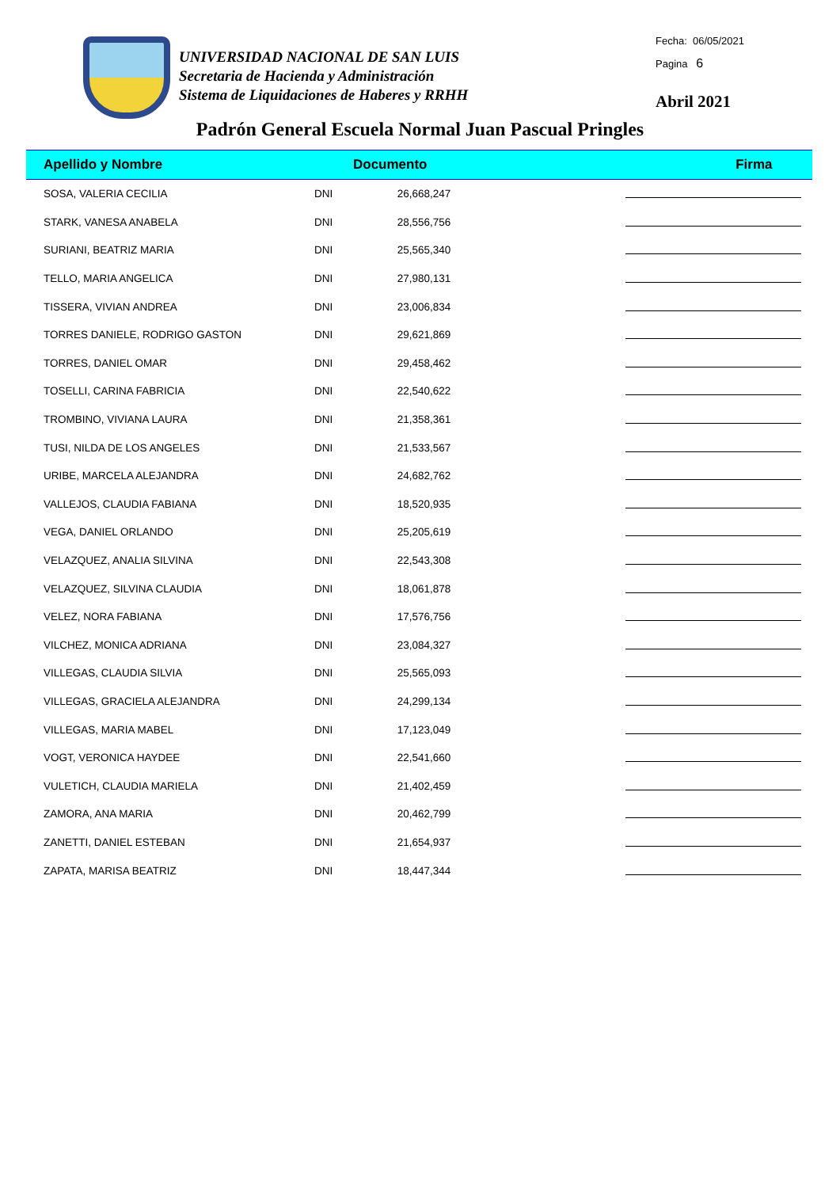UNIVERSIDAD NACIONAL DE SAN LUIS
Secretaria de Hacienda y Administración
Sistema de Liquidaciones de Haberes y RRHH
Fecha: 06/05/2021
Pagina 6
Abril 2021
Padrón General Escuela Normal Juan Pascual Pringles
| Apellido y Nombre | Documento | | Firma |
| --- | --- | --- | --- |
| SOSA, VALERIA CECILIA | DNI | 26,668,247 | |
| STARK, VANESA ANABELA | DNI | 28,556,756 | |
| SURIANI, BEATRIZ MARIA | DNI | 25,565,340 | |
| TELLO, MARIA ANGELICA | DNI | 27,980,131 | |
| TISSERA, VIVIAN ANDREA | DNI | 23,006,834 | |
| TORRES DANIELE, RODRIGO GASTON | DNI | 29,621,869 | |
| TORRES, DANIEL OMAR | DNI | 29,458,462 | |
| TOSELLI, CARINA FABRICIA | DNI | 22,540,622 | |
| TROMBINO, VIVIANA LAURA | DNI | 21,358,361 | |
| TUSI, NILDA DE LOS ANGELES | DNI | 21,533,567 | |
| URIBE, MARCELA ALEJANDRA | DNI | 24,682,762 | |
| VALLEJOS, CLAUDIA FABIANA | DNI | 18,520,935 | |
| VEGA, DANIEL ORLANDO | DNI | 25,205,619 | |
| VELAZQUEZ, ANALIA SILVINA | DNI | 22,543,308 | |
| VELAZQUEZ, SILVINA CLAUDIA | DNI | 18,061,878 | |
| VELEZ, NORA FABIANA | DNI | 17,576,756 | |
| VILCHEZ, MONICA ADRIANA | DNI | 23,084,327 | |
| VILLEGAS, CLAUDIA SILVIA | DNI | 25,565,093 | |
| VILLEGAS, GRACIELA ALEJANDRA | DNI | 24,299,134 | |
| VILLEGAS, MARIA MABEL | DNI | 17,123,049 | |
| VOGT, VERONICA HAYDEE | DNI | 22,541,660 | |
| VULETICH, CLAUDIA MARIELA | DNI | 21,402,459 | |
| ZAMORA, ANA MARIA | DNI | 20,462,799 | |
| ZANETTI, DANIEL ESTEBAN | DNI | 21,654,937 | |
| ZAPATA, MARISA BEATRIZ | DNI | 18,447,344 | |